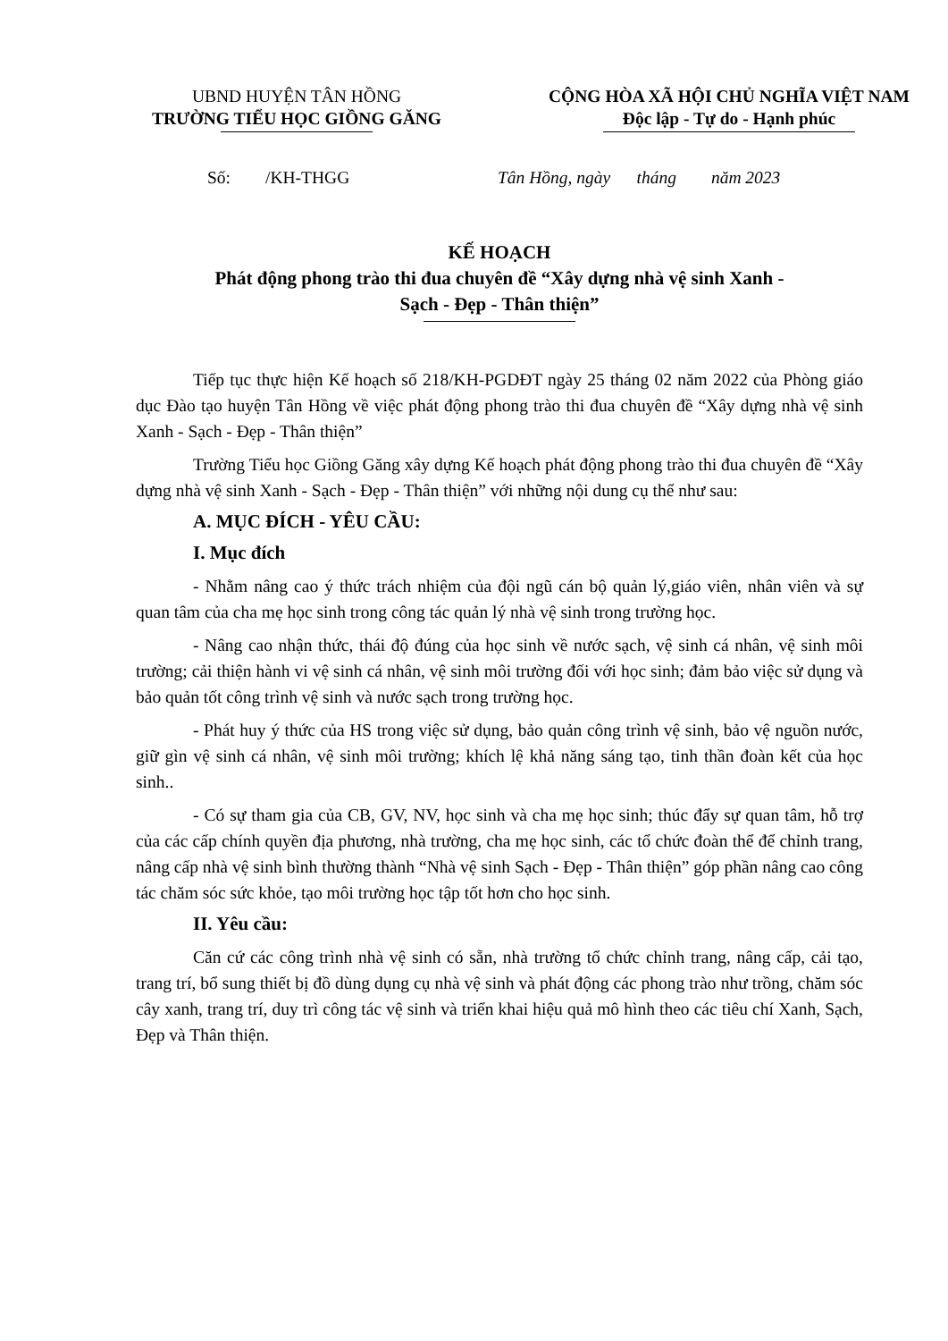UBND HUYỆN TÂN HỒNG
TRƯỜNG TIỂU HỌC GIỒNG GĂNG
CỘNG HÒA XÃ HỘI CHỦ NGHĨA VIỆT NAM
Độc lập - Tự do - Hạnh phúc
Số: /KH-THGG Tân Hồng, ngày tháng năm 2023
KẾ HOẠCH
Phát động phong trào thi đua chuyên đề “Xây dựng nhà vệ sinh Xanh -
Sạch - Đẹp - Thân thiện”
Tiếp tục thực hiện Kế hoạch số 218/KH-PGDĐT ngày 25 tháng 02 năm 2022 của Phòng giáo dục Đào tạo huyện Tân Hồng về việc phát động phong trào thi đua chuyên đề “Xây dựng nhà vệ sinh Xanh - Sạch - Đẹp - Thân thiện”
Trường Tiểu học Giồng Găng xây dựng Kế hoạch phát động phong trào thi đua chuyên đề “Xây dựng nhà vệ sinh Xanh - Sạch - Đẹp - Thân thiện” với những nội dung cụ thể như sau:
A. MỤC ĐÍCH - YÊU CẦU:
I. Mục đích
- Nhằm nâng cao ý thức trách nhiệm của đội ngũ cán bộ quản lý,giáo viên, nhân viên và sự quan tâm của cha mẹ học sinh trong công tác quản lý nhà vệ sinh trong trường học.
- Nâng cao nhận thức, thái độ đúng của học sinh về nước sạch, vệ sinh cá nhân, vệ sinh môi trường; cải thiện hành vi vệ sinh cá nhân, vệ sinh môi trường đối với học sinh; đảm bảo việc sử dụng và bảo quản tốt công trình vệ sinh và nước sạch trong trường học.
- Phát huy ý thức của HS trong việc sử dụng, bảo quản công trình vệ sinh, bảo vệ nguồn nước, giữ gìn vệ sinh cá nhân, vệ sinh môi trường; khích lệ khả năng sáng tạo, tinh thần đoàn kết của học sinh..
- Có sự tham gia của CB, GV, NV, học sinh và cha mẹ học sinh; thúc đẩy sự quan tâm, hỗ trợ của các cấp chính quyền địa phương, nhà trường, cha mẹ học sinh, các tổ chức đoàn thể để chỉnh trang, nâng cấp nhà vệ sinh bình thường thành “Nhà vệ sinh Sạch - Đẹp - Thân thiện” góp phần nâng cao công tác chăm sóc sức khỏe, tạo môi trường học tập tốt hơn cho học sinh.
II. Yêu cầu:
Căn cứ các công trình nhà vệ sinh có sẵn, nhà trường tổ chức chỉnh trang, nâng cấp, cải tạo, trang trí, bổ sung thiết bị đồ dùng dụng cụ nhà vệ sinh và phát động các phong trào như trồng, chăm sóc cây xanh, trang trí, duy trì công tác vệ sinh và triển khai hiệu quả mô hình theo các tiêu chí Xanh, Sạch, Đẹp và Thân thiện.